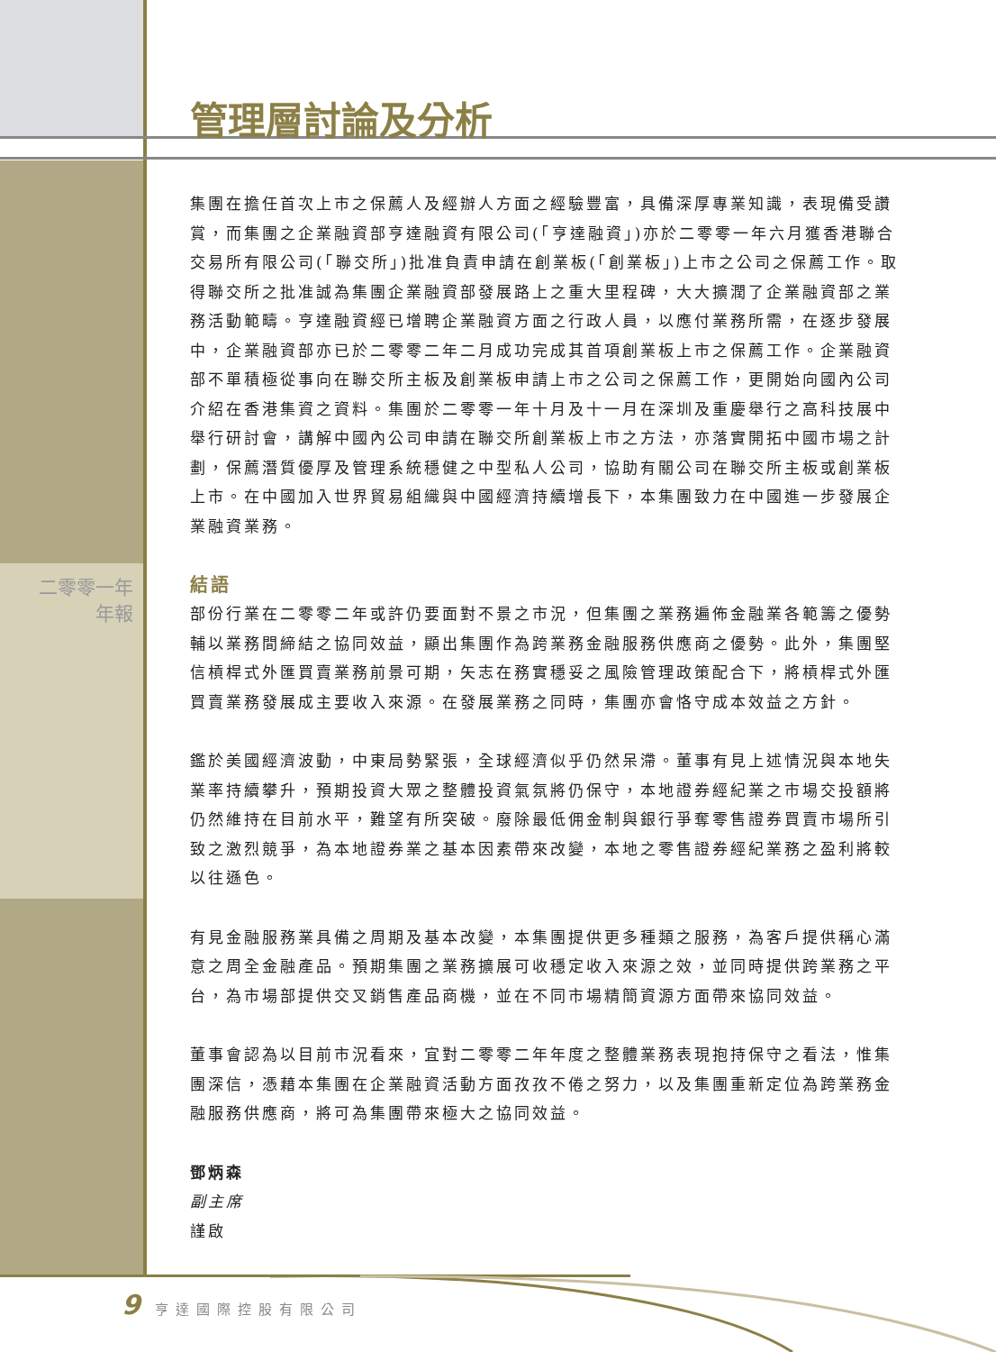管理層討論及分析
二零零一年
年報
集團在擔任首次上市之保薦人及經辦人方面之經驗豐富，具備深厚專業知識，表現備受讚賞，而集團之企業融資部亨達融資有限公司(「亨達融資」)亦於二零零一年六月獲香港聯合交易所有限公司(「聯交所」)批准負責申請在創業板(「創業板」)上市之公司之保薦工作。取得聯交所之批准誠為集團企業融資部發展路上之重大里程碑，大大擴潤了企業融資部之業務活動範疇。亨達融資經已增聘企業融資方面之行政人員，以應付業務所需，在逐步發展中，企業融資部亦已於二零零二年二月成功完成其首項創業板上市之保薦工作。企業融資部不單積極從事向在聯交所主板及創業板申請上市之公司之保薦工作，更開始向國內公司介紹在香港集資之資料。集團於二零零一年十月及十一月在深圳及重慶舉行之高科技展中舉行研討會，講解中國內公司申請在聯交所創業板上市之方法，亦落實開拓中國市場之計劃，保薦潛質優厚及管理系統穩健之中型私人公司，協助有關公司在聯交所主板或創業板上市。在中國加入世界貿易組織與中國經濟持續增長下，本集團致力在中國進一步發展企業融資業務。
結語
部份行業在二零零二年或許仍要面對不景之市況，但集團之業務遍佈金融業各範籌之優勢輔以業務間締結之協同效益，顯出集團作為跨業務金融服務供應商之優勢。此外，集團堅信槓桿式外匯買賣業務前景可期，矢志在務實穩妥之風險管理政策配合下，將槓桿式外匯買賣業務發展成主要收入來源。在發展業務之同時，集團亦會恪守成本效益之方針。
鑑於美國經濟波動，中東局勢緊張，全球經濟似乎仍然呆滯。董事有見上述情況與本地失業率持續攀升，預期投資大眾之整體投資氣氛將仍保守，本地證券經紀業之市場交投額將仍然維持在目前水平，難望有所突破。廢除最低佣金制與銀行爭奪零售證券買賣市場所引致之激烈競爭，為本地證券業之基本因素帶來改變，本地之零售證券經紀業務之盈利將較以往遜色。
有見金融服務業具備之周期及基本改變，本集團提供更多種類之服務，為客戶提供稱心滿意之周全金融產品。預期集團之業務擴展可收穩定收入來源之效，並同時提供跨業務之平台，為市場部提供交叉銷售產品商機，並在不同市場精簡資源方面帶來協同效益。
董事會認為以目前市況看來，宜對二零零二年年度之整體業務表現抱持保守之看法，惟集團深信，憑藉本集團在企業融資活動方面孜孜不倦之努力，以及集團重新定位為跨業務金融服務供應商，將可為集團帶來極大之協同效益。
鄧炳森
副主席
謹啟
9 亨達國際控股有限公司